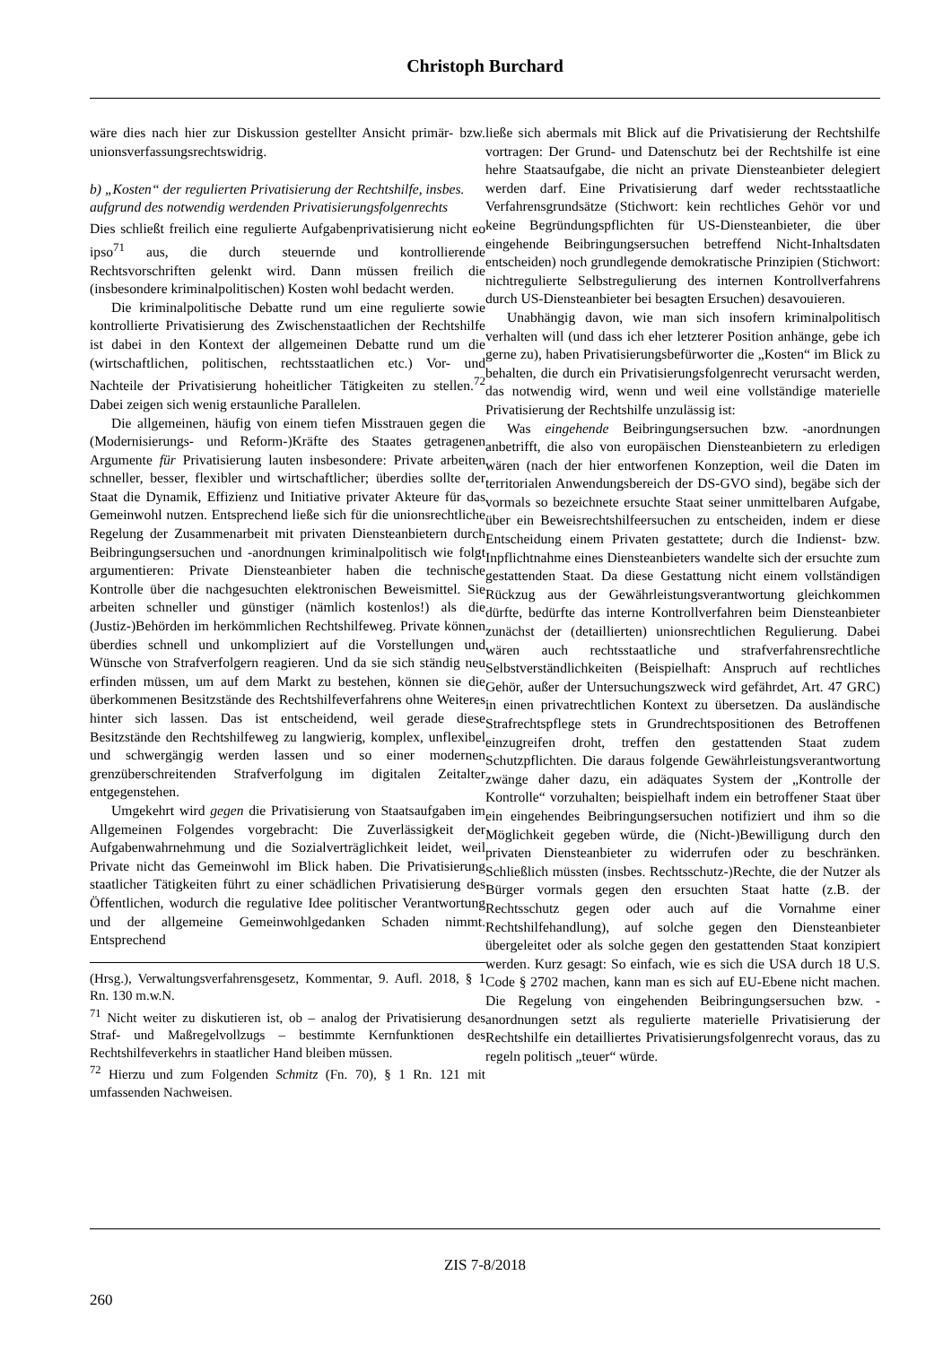Christoph Burchard
wäre dies nach hier zur Diskussion gestellter Ansicht primär- bzw. unionsverfassungsrechtswidrig.
b) „Kosten“ der regulierten Privatisierung der Rechtshilfe, insbes. aufgrund des notwendig werdenden Privatisierungsfolgenrechts
Dies schließt freilich eine regulierte Aufgabenprivatisierung nicht eo ipso<sup>71</sup> aus, die durch steuernde und kontrollierende Rechtsvorschriften gelenkt wird. Dann müssen freilich die (insbesondere kriminalpolitischen) Kosten wohl bedacht werden.
Die kriminalpolitische Debatte rund um eine regulierte sowie kontrollierte Privatisierung des Zwischenstaatlichen der Rechtshilfe ist dabei in den Kontext der allgemeinen Debatte rund um die (wirtschaftlichen, politischen, rechtsstaatlichen etc.) Vor- und Nachteile der Privatisierung hoheitlicher Tätigkeiten zu stellen.<sup>72</sup> Dabei zeigen sich wenig erstaunliche Parallelen.
Die allgemeinen, häufig von einem tiefen Misstrauen gegen die (Modernisierungs- und Reform-)Kräfte des Staates getragenen Argumente für Privatisierung lauten insbesondere: Private arbeiten schneller, besser, flexibler und wirtschaftlicher; überdies sollte der Staat die Dynamik, Effizienz und Initiative privater Akteure für das Gemeinwohl nutzen. Entsprechend ließe sich für die unionsrechtliche Regelung der Zusammenarbeit mit privaten Diensteanbietern durch Beibringungsersuchen und -anordnungen kriminalpolitisch wie folgt argumentieren: Private Diensteanbieter haben die technische Kontrolle über die nachgesuchten elektronischen Beweismittel. Sie arbeiten schneller und günstiger (nämlich kostenlos!) als die (Justiz-)Behörden im herkömmlichen Rechtshilfeweg. Private können überdies schnell und unkompliziert auf die Vorstellungen und Wünsche von Strafverfolgern reagieren. Und da sie sich ständig neu erfinden müssen, um auf dem Markt zu bestehen, können sie die überkommenen Besitzstände des Rechtshilfeverfahrens ohne Weiteres hinter sich lassen. Das ist entscheidend, weil gerade diese Besitzstände den Rechtshilfeweg zu langwierig, komplex, unflexibel und schwergängig werden lassen und so einer modernen grenzüberschreitenden Strafverfolgung im digitalen Zeitalter entgegenstehen.
Umgekehrt wird gegen die Privatisierung von Staatsaufgaben im Allgemeinen Folgendes vorgebracht: Die Zuverlässigkeit der Aufgabenwahrnehmung und die Sozialverträglichkeit leidet, weil Private nicht das Gemeinwohl im Blick haben. Die Privatisierung staatlicher Tätigkeiten führt zu einer schädlichen Privatisierung des Öffentlichen, wodurch die regulative Idee politischer Verantwortung und der allgemeine Gemeinwohlgedanken Schaden nimmt. Entsprechend
(Hrsg.), Verwaltungsverfahrensgesetz, Kommentar, 9. Aufl. 2018, § 1 Rn. 130 m.w.N.
<sup>71</sup> Nicht weiter zu diskutieren ist, ob – analog der Privatisierung des Straf- und Maßregelvollzugs – bestimmte Kernfunktionen des Rechtshilfeverkehrs in staatlicher Hand bleiben müssen.
<sup>72</sup> Hierzu und zum Folgenden Schmitz (Fn. 70), § 1 Rn. 121 mit umfassenden Nachweisen.
ließe sich abermals mit Blick auf die Privatisierung der Rechtshilfe vortragen: Der Grund- und Datenschutz bei der Rechtshilfe ist eine hehre Staatsaufgabe, die nicht an private Diensteanbieter delegiert werden darf. Eine Privatisierung darf weder rechtsstaatliche Verfahrensgrundsätze (Stichwort: kein rechtliches Gehör vor und keine Begründungspflichten für US-Diensteanbieter, die über eingehende Beibringungsersuchen betreffend Nicht-Inhaltsdaten entscheiden) noch grundlegende demokratische Prinzipien (Stichwort: nichtregulierte Selbstregulierung des internen Kontrollverfahrens durch US-Diensteanbieter bei besagten Ersuchen) desavouieren.
Unabhängig davon, wie man sich insofern kriminalpolitisch verhalten will (und dass ich eher letzterer Position anhänge, gebe ich gerne zu), haben Privatisierungsbefürworter die „Kosten“ im Blick zu behalten, die durch ein Privatisierungsfolgenrecht verursacht werden, das notwendig wird, wenn und weil eine vollständige materielle Privatisierung der Rechtshilfe unzulässig ist:
Was eingehende Beibringungsersuchen bzw. -anordnungen anbetrifft, die also von europäischen Diensteanbietern zu erledigen wären (nach der hier entworfenen Konzeption, weil die Daten im territorialen Anwendungsbereich der DS-GVO sind), begäbe sich der vormals so bezeichnete ersuchte Staat seiner unmittelbaren Aufgabe, über ein Beweisrechtshilfeersuchen zu entscheiden, indem er diese Entscheidung einem Privaten gestattete; durch die Indienst- bzw. Inpflichtnahme eines Diensteanbieters wandelte sich der ersuchte zum gestattenden Staat. Da diese Gestattung nicht einem vollständigen Rückzug aus der Gewährleistungsverantwortung gleichkommen dürfte, bedürfte das interne Kontrollverfahren beim Diensteanbieter zunächst der (detaillierten) unionsrechtlichen Regulierung. Dabei wären auch rechtsstaatliche und strafverfahrensrechtliche Selbstverständlichkeiten (Beispielhaft: Anspruch auf rechtliches Gehör, außer der Untersuchungszweck wird gefährdet, Art. 47 GRC) in einen privatrechtlichen Kontext zu übersetzen. Da ausländische Strafrechtspflege stets in Grundrechtspositionen des Betroffenen einzugreifen droht, treffen den gestattenden Staat zudem Schutzpflichten. Die daraus folgende Gewährleistungsverantwortung zwänge daher dazu, ein adäquates System der „Kontrolle der Kontrolle“ vorzuhalten; beispielhaft indem ein betroffener Staat über ein eingehendes Beibringungsersuchen notifiziert und ihm so die Möglichkeit gegeben würde, die (Nicht-)Bewilligung durch den privaten Diensteanbieter zu widerrufen oder zu beschränken. Schließlich müssten (insbes. Rechtsschutz-)Rechte, die der Nutzer als Bürger vormals gegen den ersuchten Staat hatte (z.B. der Rechtsschutz gegen oder auch auf die Vornahme einer Rechtshilfehandlung), auf solche gegen den Diensteanbieter übergeleitet oder als solche gegen den gestattenden Staat konzipiert werden. Kurz gesagt: So einfach, wie es sich die USA durch 18 U.S. Code § 2702 machen, kann man es sich auf EU-Ebene nicht machen. Die Regelung von eingehenden Beibringungsersuchen bzw. -anordnungen setzt als regulierte materielle Privatisierung der Rechtshilfe ein detailliertes Privatisierungsfolgenrecht voraus, das zu regeln politisch „teuer“ würde.
ZIS 7-8/2018
260